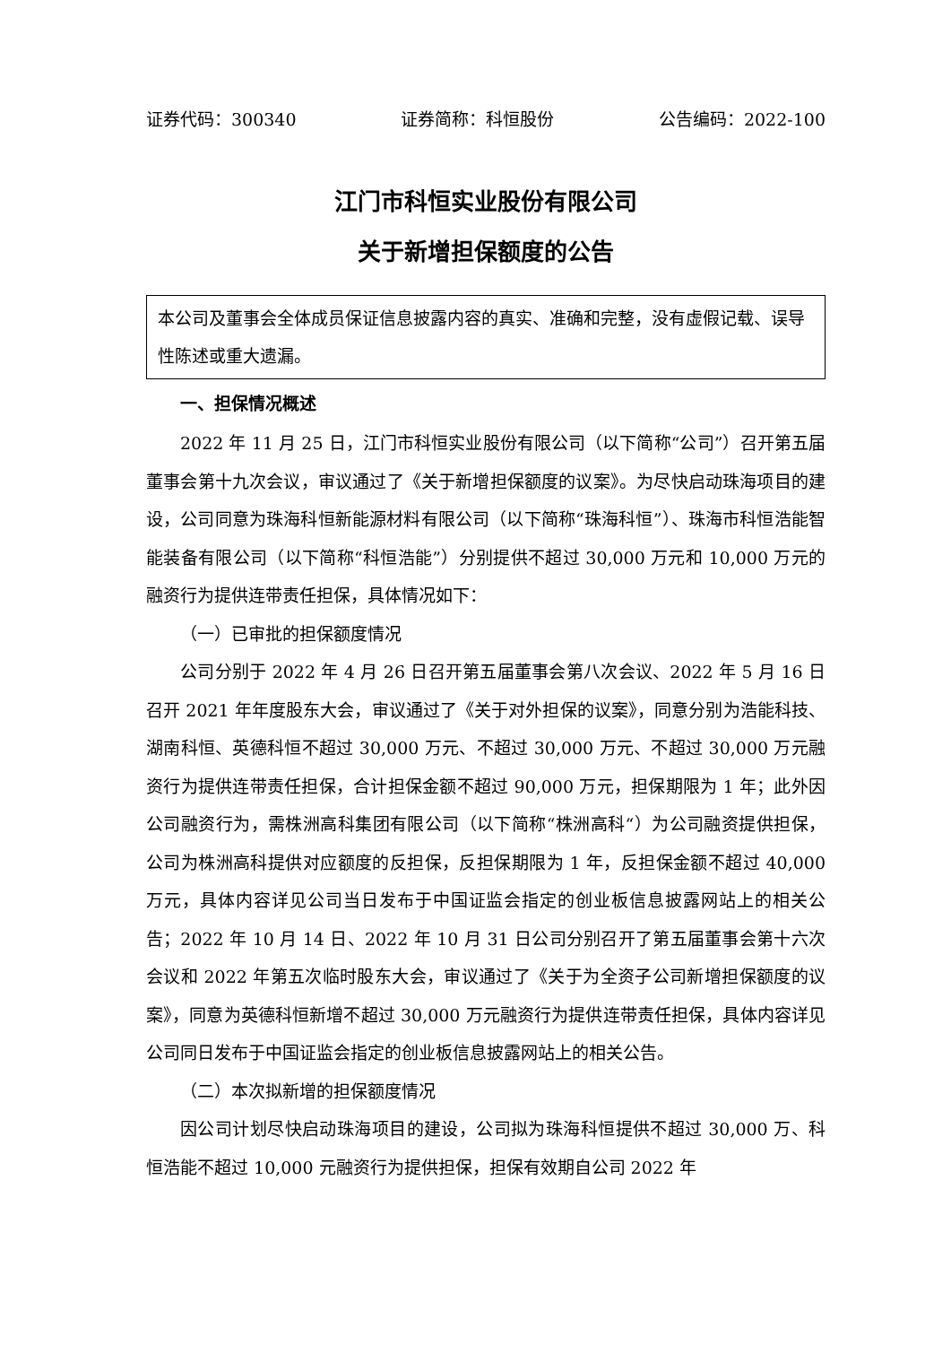证券代码：300340 证券简称：科恒股份 公告编码：2022-100
江门市科恒实业股份有限公司
关于新增担保额度的公告
本公司及董事会全体成员保证信息披露内容的真实、准确和完整，没有虚假记载、误导性陈述或重大遗漏。
一、担保情况概述
2022 年 11 月 25 日，江门市科恒实业股份有限公司（以下简称“公司”）召开第五届董事会第十九次会议，审议通过了《关于新增担保额度的议案》。为尽快启动珠海项目的建设，公司同意为珠海科恒新能源材料有限公司（以下简称“珠海科恒”）、珠海市科恒浩能智能装备有限公司（以下简称“科恒浩能”）分别提供不超过 30,000 万元和 10,000 万元的融资行为提供连带责任担保，具体情况如下：
（一）已审批的担保额度情况
公司分别于 2022 年 4 月 26 日召开第五届董事会第八次会议、2022 年 5 月 16 日召开 2021 年年度股东大会，审议通过了《关于对外担保的议案》，同意分别为浩能科技、湖南科恒、英德科恒不超过 30,000 万元、不超过 30,000 万元、不超过 30,000 万元融资行为提供连带责任担保，合计担保金额不超过 90,000 万元，担保期限为 1 年；此外因公司融资行为，需株洲高科集团有限公司（以下简称“株洲高科“）为公司融资提供担保，公司为株洲高科提供对应额度的反担保，反担保期限为 1 年，反担保金额不超过 40,000 万元，具体内容详见公司当日发布于中国证监会指定的创业板信息披露网站上的相关公告；2022 年 10 月 14 日、2022 年 10 月 31 日公司分别召开了第五届董事会第十六次会议和 2022 年第五次临时股东大会，审议通过了《关于为全资子公司新增担保额度的议案》，同意为英德科恒新增不超过 30,000 万元融资行为提供连带责任担保，具体内容详见公司同日发布于中国证监会指定的创业板信息披露网站上的相关公告。
（二）本次拟新增的担保额度情况
因公司计划尽快启动珠海项目的建设，公司拟为珠海科恒提供不超过 30,000 万、科恒浩能不超过 10,000 元融资行为提供担保，担保有效期自公司 2022 年